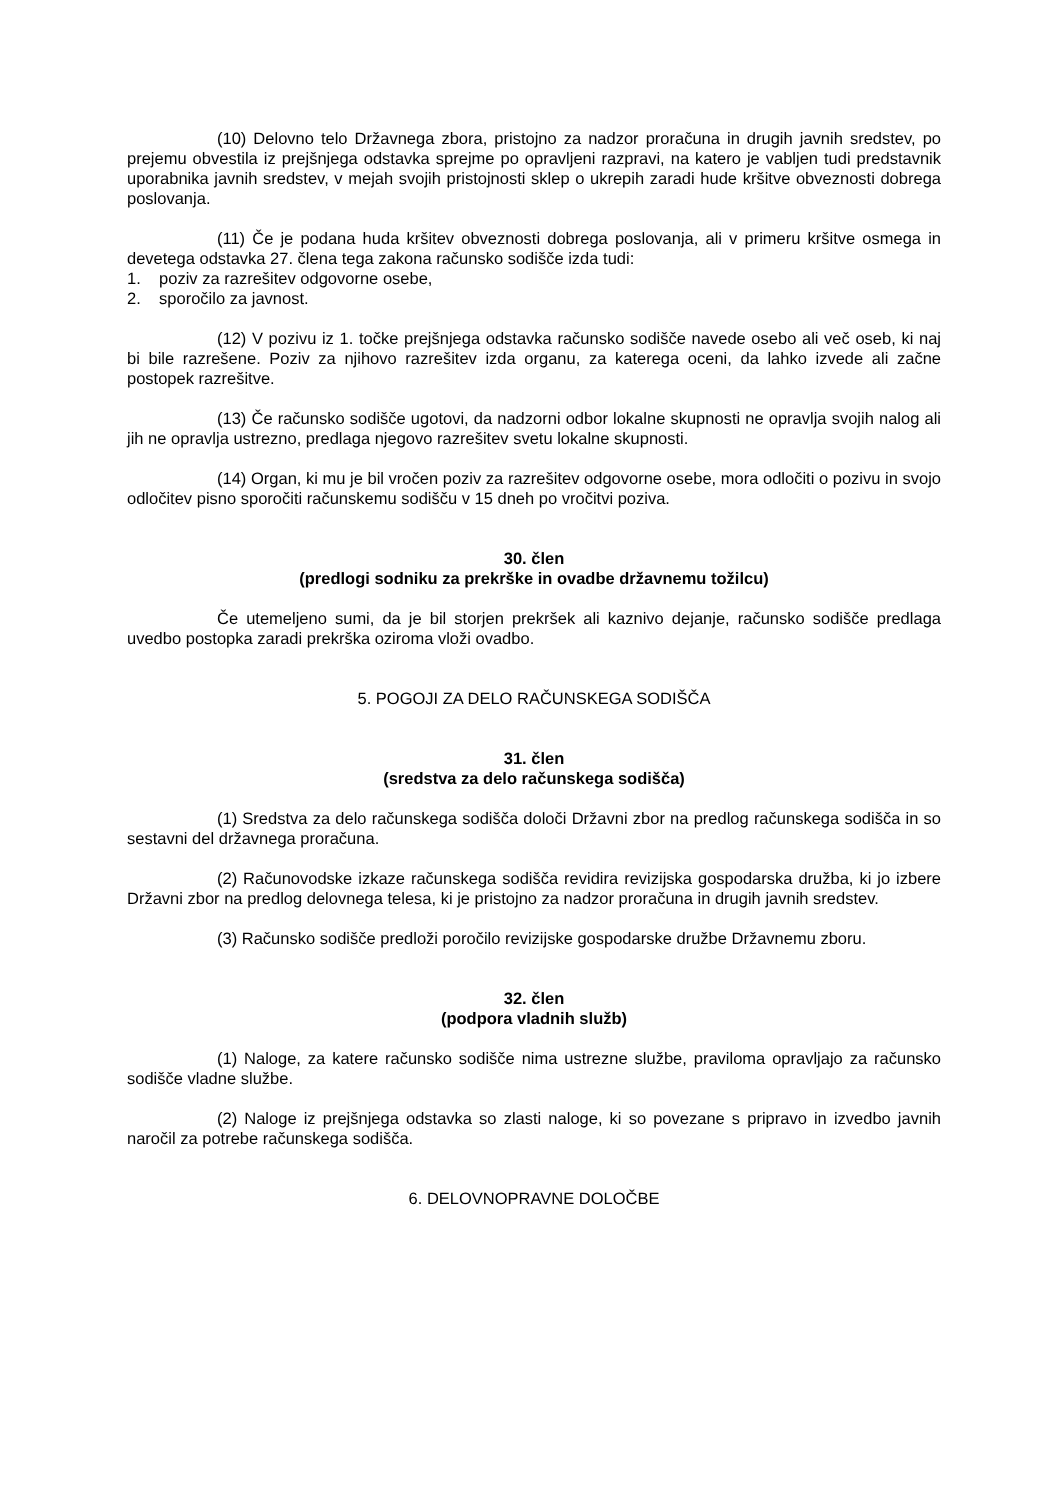(10) Delovno telo Državnega zbora, pristojno za nadzor proračuna in drugih javnih sredstev, po prejemu obvestila iz prejšnjega odstavka sprejme po opravljeni razpravi, na katero je vabljen tudi predstavnik uporabnika javnih sredstev, v mejah svojih pristojnosti sklep o ukrepih zaradi hude kršitve obveznosti dobrega poslovanja.
(11) Če je podana huda kršitev obveznosti dobrega poslovanja, ali v primeru kršitve osmega in devetega odstavka 27. člena tega zakona računsko sodišče izda tudi:
1. poziv za razrešitev odgovorne osebe,
2. sporočilo za javnost.
(12) V pozivu iz 1. točke prejšnjega odstavka računsko sodišče navede osebo ali več oseb, ki naj bi bile razrešene. Poziv za njihovo razrešitev izda organu, za katerega oceni, da lahko izvede ali začne postopek razrešitve.
(13) Če računsko sodišče ugotovi, da nadzorni odbor lokalne skupnosti ne opravlja svojih nalog ali jih ne opravlja ustrezno, predlaga njegovo razrešitev svetu lokalne skupnosti.
(14) Organ, ki mu je bil vročen poziv za razrešitev odgovorne osebe, mora odločiti o pozivu in svojo odločitev pisno sporočiti računskemu sodišču v 15 dneh po vročitvi poziva.
30. člen
(predlogi sodniku za prekrške in ovadbe državnemu tožilcu)
Če utemeljeno sumi, da je bil storjen prekršek ali kaznivo dejanje, računsko sodišče predlaga uvedbo postopka zaradi prekrška oziroma vloži ovadbo.
5. POGOJI ZA DELO RAČUNSKEGA SODIŠČA
31. člen
(sredstva za delo računskega sodišča)
(1) Sredstva za delo računskega sodišča določi Državni zbor na predlog računskega sodišča in so sestavni del državnega proračuna.
(2) Računovodske izkaze računskega sodišča revidira revizijska gospodarska družba, ki jo izbere Državni zbor na predlog delovnega telesa, ki je pristojno za nadzor proračuna in drugih javnih sredstev.
(3) Računsko sodišče predloži poročilo revizijske gospodarske družbe Državnemu zboru.
32. člen
(podpora vladnih služb)
(1) Naloge, za katere računsko sodišče nima ustrezne službe, praviloma opravljajo za računsko sodišče vladne službe.
(2) Naloge iz prejšnjega odstavka so zlasti naloge, ki so povezane s pripravo in izvedbo javnih naročil za potrebe računskega sodišča.
6. DELOVNOPRAVNE DOLOČBE